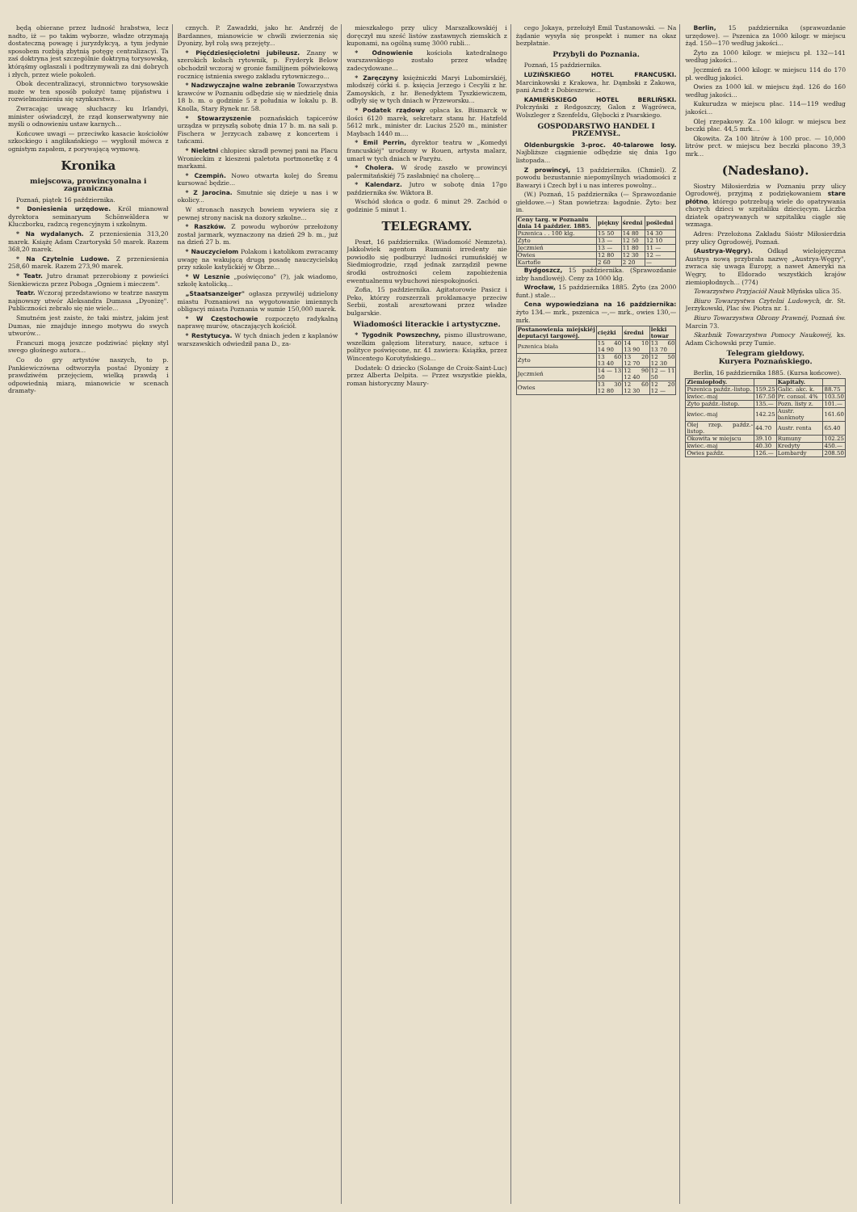będą obierane przez ludność hrabstwa, lecz nadto, iż — po takim wyborze, władze otrzymają dostateczną powagę i juryzdykcyą, a tym jedynie sposobem rozbiją zbytnią potęgę centralizacyi. Ta zaś doktryna jest szczególnie doktryną torysowską, którąśmy ogłaszali i podtrzymywali za dni dobrych i złych, przez wiele pokoleń.
Obok decentralizacyi, stronnictwo torysowskie może w ten sposób położyć tamę pijaństwu i rozwielmożnieniu się szynkarstwa...
Zwracając uwagę słuchaczy ku Irlandyi, minister oświadczył, że rząd konserwatywny nie myśli o odnowieniu ustaw karnych...
Końcowe uwagi — przeciwko kasacie kościołów szkockiego i anglikańskiego — wygłosił mówca z ognistym zapałem, z porywającą wymową.
Kronika
miejscowa, prowincyonalna i zagraniczna
Poznań, piątek 16 października.
* Doniesienia urzędowe. Król mianował dyrektora seminaryum Schönwäldera w Kluczborku, radzcą regencyjnym i szkolnym.
* Na wydalanych. Z przeniesienia 313,20 marek. Książę Adam Czartoryski 50 marek. Razem 368,20 marek.
* Na Czytelnie Ludowe. Z przeniesienia 258,60 marek. Razem 273,90 marek.
* Teatr. Jutro dramat przerobiony z powieści Sienkiewicza przez Poboga „Ogniem i mieczem".
Teatr. Wczoraj przedstawiono w teatrze naszym najnowszy utwór Aleksandra Dumasa „Dyonizę". Publiczności zebrało się nie wiele...
Smutném jest zaiste, że taki mistrz, jakim jest Dumas, nie znajduje innego motywu do swych utworów...
Francuzi mogą jeszcze podziwiać piękny styl swego głośnego autora...
Co do gry artystów naszych, to p. Pankiewiczówna odtworzyła postać Dyonizy z prawdziwém przejęciem, wielką prawdą i odpowiednią miarą, mianowicie w scenach dramaty-
cznych. P. Zawadzki, jako hr. Andrzéj de Bardannes, mianowicie w chwili zwierzenia się Dyonizy, był rolą swą przejęty...
* Pięćdziesięcioletni jubileusz. Znany w szerokich kołach rytownik, p. Fryderyk Below obchodził wczoraj w gronie familijnem półwiekową rocznicę istnienia swego zakładu rytowniczego...
* Nadzwyczajne walne zebranie Towarzystwa krawców w Poznaniu odbędzie się w niedzielę dnia 18 b. m. o godzinie 5 z południa w lokalu p. B. Knolla, Stary Rynek nr. 58.
* Stowarzyszenie poznańskich tapicerów urządza w przyszłą sobotę dnia 17 b. m. na sali p. Fischera w Jerzycach zabawę z koncertem i tańcami.
* Nieletni chłopiec skradł pewnej pani na Placu Wronieckim z kieszeni paletota portmonetkę z 4 markami.
* Czempiń. Nowo otwarta kolej do Śremu kursować będzie...
* Z Jarocina. Smutnie się dzieje u nas i w okolicy...
W stronach naszych bowiem wywiera się z pewnej strony nacisk na dozory szkolne...
* Raszków. Z powodu wyborów przełożony został jarmark, wyznaczony na dzień 29 b. m., już na dzień 27 b. m.
* Nauczycielom Polakom i katolikom zwracamy uwagę na wakującą drugą posadę nauczycielską przy szkole katylickiéj w Obrze...
* W Lesznie „poświęcono" (?), jak wiadomo, szkołę katolicką...
„Staatsanzeiger" ogłasza przywiléj udzielony miastu Poznaniowi na wygotowanie imiennych obligacyi miasta Poznania w sumie 150,000 marek.
* W Częstochowie rozpoczęto radykalną naprawę murów, otaczających kościół.
* Restytucya. W tych dniach jeden z kaplanów warszawskich odwiedził pana D., za-
mieszkałego przy ulicy Marszałkowskiéj i doręczył mu sześć listów zastawnych ziemskich z kuponami, na ogólną sumę 3000 rubli...
* Odnowienie kościoła katedralnego warszawskiego zostało przez władzę zadecydowane...
* Zaręczyny księżniczki Maryi Lubomirskiéj, młodszéj córki ś. p. księcia Jerzego i Cecylii z hr. Zamoyskich, z hr. Benedyktem Tyszkiewiczem, odbyły się w tych dniach w Przeworsku...
* Podatek rządowy opłaca ks. Bismarck w ilości 6120 marek, sekretarz stanu hr. Hatzfeld 5612 mrk., minister dr. Lucius 2520 m., minister Maybach 1440 m....
* Emil Perrin, dyrektor teatru w „Komedyi francuskiéj" urodzony w Rouen, artysta malarz, umarł w tych dniach w Paryżu.
* Cholera. W środę zaszło w prowincyi palermitańskiéj 75 zasłabnięć na cholerę...
* Kalendarz. Jutro w sobotę dnia 17go października św. Wiktora B.
Wschód słońca o godz. 6 minut 29. Zachód o godzinie 5 minut 1.
TELEGRAMY.
Peszt, 16 października. (Wiadomość Nemzeta). Jakkolwiek agentom Rumunii irredenty nie powiodło się podburzyć ludności rumuńskiéj w Siedmiogrodzie, rząd jednak zarządził pewne środki ostrożności celem zapobieżenia ewentualnemu wybuchowi niespokojności.
Zofia, 15 października. Agitatorowie Pasicz i Peko, którzy rozszerzali proklamacye przeciw Serbii, zostali aresztowani przez władze bulgarskie.
Wiadomości literackie i artystyczne.
* Tygodnik Powszechny, pismo illustrowane, wszelkim gałęziom literatury, nauce, sztuce i polityce poświęcone, nr. 41 zawiera: Książka, przez Wincentego Korotyńskiego...
Dodatek: O dziecko (Solange de Croix-Saint-Luc) przez Alberta Delpita. — Przez wszystkie piekła, roman historyczny Maury-
cego Jokaya, przełożył Emil Tustanowski. — Na żądanie wysyła się prospekt i numer na okaz bezpłatnie.
Przybyli do Poznania.
Poznań, 15 października.
LUZIŃSKIEGO HOTEL FRANCUSKI. Marcinkowski z Krakowa, hr. Dąmbski z Żakowa, pani Arndt z Dobieszewic...
KAMIEŃSKIEGO HOTEL BERLIŃSKI. Połczyński z Redgoszczy, Galon z Wągrówca, Wolszleger z Szenfeldu, Głębocki z Psarskiego.
GOSPODARSTWO HANDEL I PRZEMYSŁ.
Oldenburgskie 3-proc. 40-talarowe losy. Najbliższe ciągnienie odbędzie się dnia 1go listopada...
Z prowincyi, 13 października. (Chmiel). Z powodu bezustannie niepomyślnych wiadomości z Bawaryi i Czech był i u nas interes powolny...
(W.) Poznań, 15 października (— Sprawozdanie giełdowe.—) Stan powietrza: łagodnie. Żyto: bez in.
| Ceny targ. w Poznaniu dnia 14 paździer. 1885. | piękny | średni | pośledni |
| --- | --- | --- | --- |
| Pszenica . . 100 klg. | 15 50 | 14 80 | 14 30 |
| Żyto | 13 — | 12 50 | 12 10 |
| Jęczmień | 13 — | 11 80 | 11 — |
| Owies | 12 80 | 12 30 | 12 — |
| Kartofle | 2 60 | 2 20 | — |
Bydgoszcz, 15 października. (Sprawozdanie izby handlowéj). Ceny za 1000 klg.
Wrocław, 15 października 1885. Żyto (za 2000 funt.) stale...
Cena wypowiedziana na 16 października: żyto 134.— mrk., pszenica —,— mrk., owies 130,— mrk.
| Postanowienia miejskiéj deputacyi targowéj. | ciężki | średni | lekki towar |
| --- | --- | --- | --- |
| Pszenica biała | 15 40 14 90 | 14 10 13 90 | 13 60 13 70 |
| Żyto | 13 60 13 40 | 13 20 12 70 | 12 50 12 30 |
| Jęczmień | 14 — 13 50 | 12 90 12 40 | 12 — 11 50 |
| Owies | 13 30 12 80 | 12 60 12 30 | 12 20 12 — |
Berlin, 15 października (sprawozdanie urzędowe). — Pszenica za 1000 kilogr. w miejscu żąd. 150—170 według jakości...
Żyto za 1000 kilogr. w miejscu pł. 132—141 według jakości...
Jęczmień za 1000 kilogr. w miejscu 114 do 170 pł. według jakości.
Owies za 1000 kil. w miejscu żąd. 126 do 160 według jakości...
Kukurudza w miejscu płac. 114—119 według jakości...
Olej rzepakowy. Za 100 kilogr. w miejscu bez beczki płac. 44,5 mrk....
Okowita. Za 100 litrów à 100 proc. — 10,000 litrów prct. w miejscu bez beczki płacono 39,3 mrk...
(Nadesłano).
Siostry Miłosierdzia w Poznaniu przy ulicy Ogrodowéj, przyjmą z podziękowaniem stare płótno, którego potrzebują wiele do opatrywania chorych dzieci w szpitaliku dziecięcym. Liczba dziatek opatrywanych w szpitaliku ciągle się wzmaga.
Adres: Przełożona Zakładu Sióstr Miłosierdzia przy ulicy Ogrodowéj, Poznań.
(Austrya-Węgry). Odkąd wielojęzyczna Austrya nową przybrała nazwę „Austrya-Węgry", zwraca się uwaga Europy, a nawet Ameryki na Węgry, to Eldorado wszystkich krajów ziemiopłodnych... (774)
Towarzystwo Przyjaciół Nauk Młyńska ulica 35.
Biuro Towarzystwa Czytelni Ludowych, dr. St. Jerzykowski, Plac św. Piotra nr. 1.
Biuro Towarzystwa Obrony Prawnéj, Poznań św. Marcin 73.
Skarbnik Towarzystwa Pomocy Naukowéj, ks. Adam Cichowski przy Tumie.
Telegram giełdowy.
Kuryera Poznańskiego.
Berlin, 16 października 1885. (Kursa końcowe).
| Ziemiopłody. | | Kapitały. | |
| --- | --- | --- | --- |
| Pszenica paźdz.-listop. | 159.25 | Galic. akc. k. | 88.75 |
| kwiec.-maj | 167.50 | Pr. consol. 4% | 103.50 |
| Żyto paźdz.-listop. | 135.— | Pozn. listy z. | 101.— |
| kwiec.-maj | 142.25 | Austr. banknoty | 161.60 |
| Olej rzep. paźdz.-listop. | 44.70 | Austr. renta | 65.40 |
| Okowita w miejscu | 39.10 | Rumuny | 102.25 |
| kwiec.-maj | 40.30 | Kredyty | 450.— |
| Owies paźdz. | 126.— | Lombardy | 208.50 |